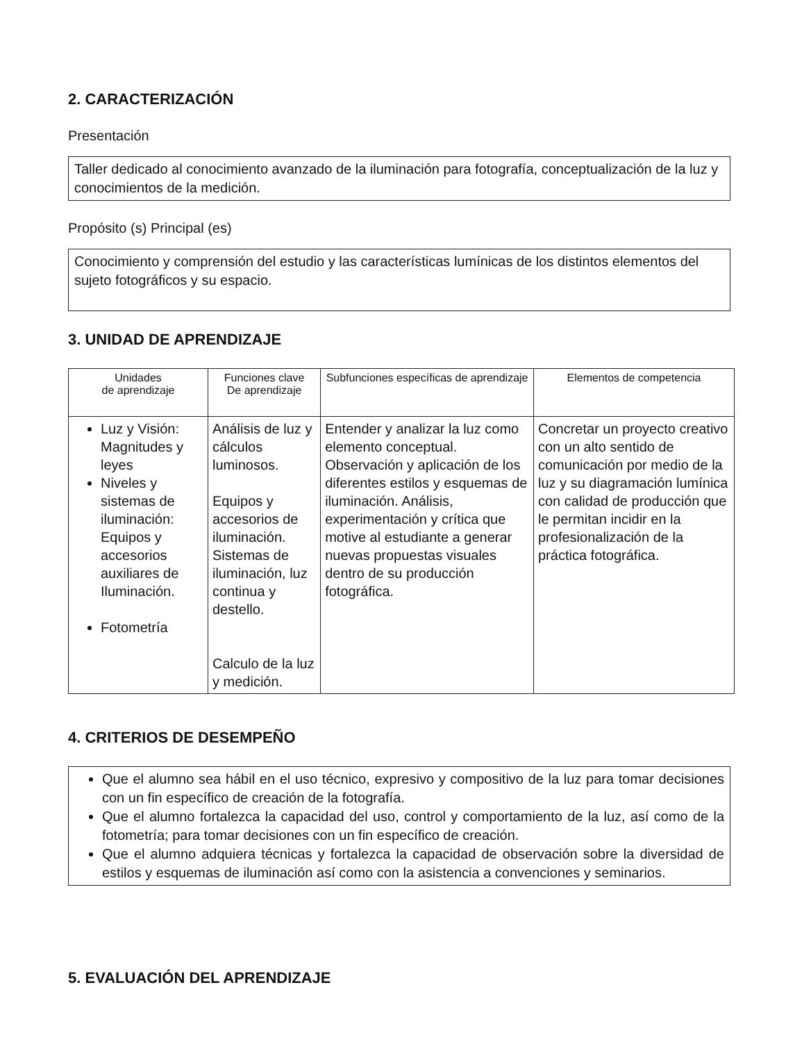2. CARACTERIZACIÓN
Presentación
Taller dedicado al conocimiento avanzado de la iluminación para fotografía, conceptualización de la luz y conocimientos de la medición.
Propósito (s) Principal (es)
Conocimiento y comprensión del estudio y las características lumínicas de los distintos elementos del sujeto fotográficos y su espacio.
3. UNIDAD DE APRENDIZAJE
| Unidades de aprendizaje | Funciones clave De aprendizaje | Subfunciones específicas de aprendizaje | Elementos de competencia |
| --- | --- | --- | --- |
| Luz y Visión: Magnitudes y leyes Niveles y sistemas de iluminación: Equipos y accesorios auxiliares de Iluminación. Fotometría | Análisis de luz y cálculos luminosos. Equipos y accesorios de iluminación. Sistemas de iluminación, luz continua y destello. Calculo de la luz y medición. | Entender y analizar la luz como elemento conceptual. Observación y aplicación de los diferentes estilos y esquemas de iluminación. Análisis, experimentación y crítica que motive al estudiante a generar nuevas propuestas visuales dentro de su producción fotográfica. | Concretar un proyecto creativo con un alto sentido de comunicación por medio de la luz y su diagramación lumínica con calidad de producción que le permitan incidir en la profesionalización de la práctica fotográfica. |
4. CRITERIOS DE DESEMPEÑO
Que el alumno sea hábil en el uso técnico, expresivo y compositivo de la luz para tomar decisiones con un fin específico de creación de la fotografía.
Que el alumno fortalezca la capacidad del uso, control y comportamiento de la luz, así como de la fotometría; para tomar decisiones con un fin específico de creación.
Que el alumno adquiera técnicas y fortalezca la capacidad de observación sobre la diversidad de estilos y esquemas de iluminación así como con la asistencia a convenciones y seminarios.
5. EVALUACIÓN DEL APRENDIZAJE